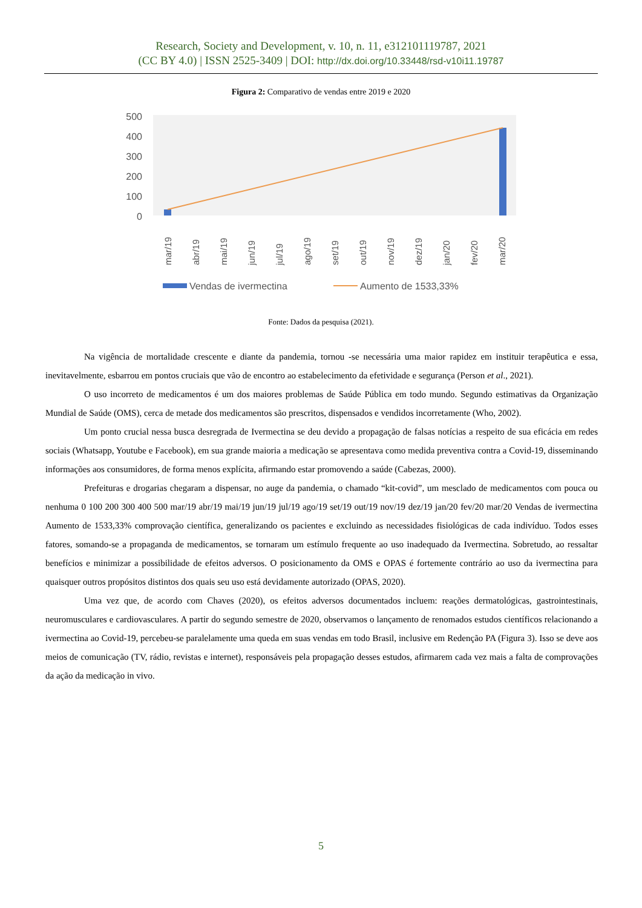Research, Society and Development, v. 10, n. 11, e312101119787, 2021
(CC BY 4.0) | ISSN 2525-3409 | DOI: http://dx.doi.org/10.33448/rsd-v10i11.19787
Figura 2: Comparativo de vendas entre 2019 e 2020
500
400
300
200
100
0
mar/19
abr/19
mai/19
jun/19
jul/19
ago/19
set/19
out/19
nov/19
dez/19
jan/20
fev/20
mar/20
Vendas de ivermectina
Aumento de 1533,33%
Fonte: Dados da pesquisa (2021).
Na vigência de mortalidade crescente e diante da pandemia, tornou -se necessária uma maior rapidez em instituir terapêutica e essa, inevitavelmente, esbarrou em pontos cruciais que vão de encontro ao estabelecimento da efetividade e segurança (Person et al., 2021).
O uso incorreto de medicamentos é um dos maiores problemas de Saúde Pública em todo mundo. Segundo estimativas da Organização Mundial de Saúde (OMS), cerca de metade dos medicamentos são prescritos, dispensados e vendidos incorretamente (Who, 2002).
Um ponto crucial nessa busca desregrada de Ivermectina se deu devido a propagação de falsas notícias a respeito de sua eficácia em redes sociais (Whatsapp, Youtube e Facebook), em sua grande maioria a medicação se apresentava como medida preventiva contra a Covid-19, disseminando informações aos consumidores, de forma menos explícita, afirmando estar promovendo a saúde (Cabezas, 2000).
Prefeituras e drogarias chegaram a dispensar, no auge da pandemia, o chamado “kit-covid”, um mesclado de medicamentos com pouca ou nenhuma 0 100 200 300 400 500 mar/19 abr/19 mai/19 jun/19 jul/19 ago/19 set/19 out/19 nov/19 dez/19 jan/20 fev/20 mar/20 Vendas de ivermectina Aumento de 1533,33% comprovação científica, generalizando os pacientes e excluindo as necessidades fisiológicas de cada indivíduo. Todos esses fatores, somando-se a propaganda de medicamentos, se tornaram um estímulo frequente ao uso inadequado da Ivermectina. Sobretudo, ao ressaltar benefícios e minimizar a possibilidade de efeitos adversos. O posicionamento da OMS e OPAS é fortemente contrário ao uso da ivermectina para quaisquer outros propósitos distintos dos quais seu uso está devidamente autorizado (OPAS, 2020).
Uma vez que, de acordo com Chaves (2020), os efeitos adversos documentados incluem: reações dermatológicas, gastrointestinais, neuromusculares e cardiovasculares. A partir do segundo semestre de 2020, observamos o lançamento de renomados estudos científicos relacionando a ivermectina ao Covid-19, percebeu-se paralelamente uma queda em suas vendas em todo Brasil, inclusive em Redenção PA (Figura 3). Isso se deve aos meios de comunicação (TV, rádio, revistas e internet), responsáveis pela propagação desses estudos, afirmarem cada vez mais a falta de comprovações da ação da medicação in vivo.
5